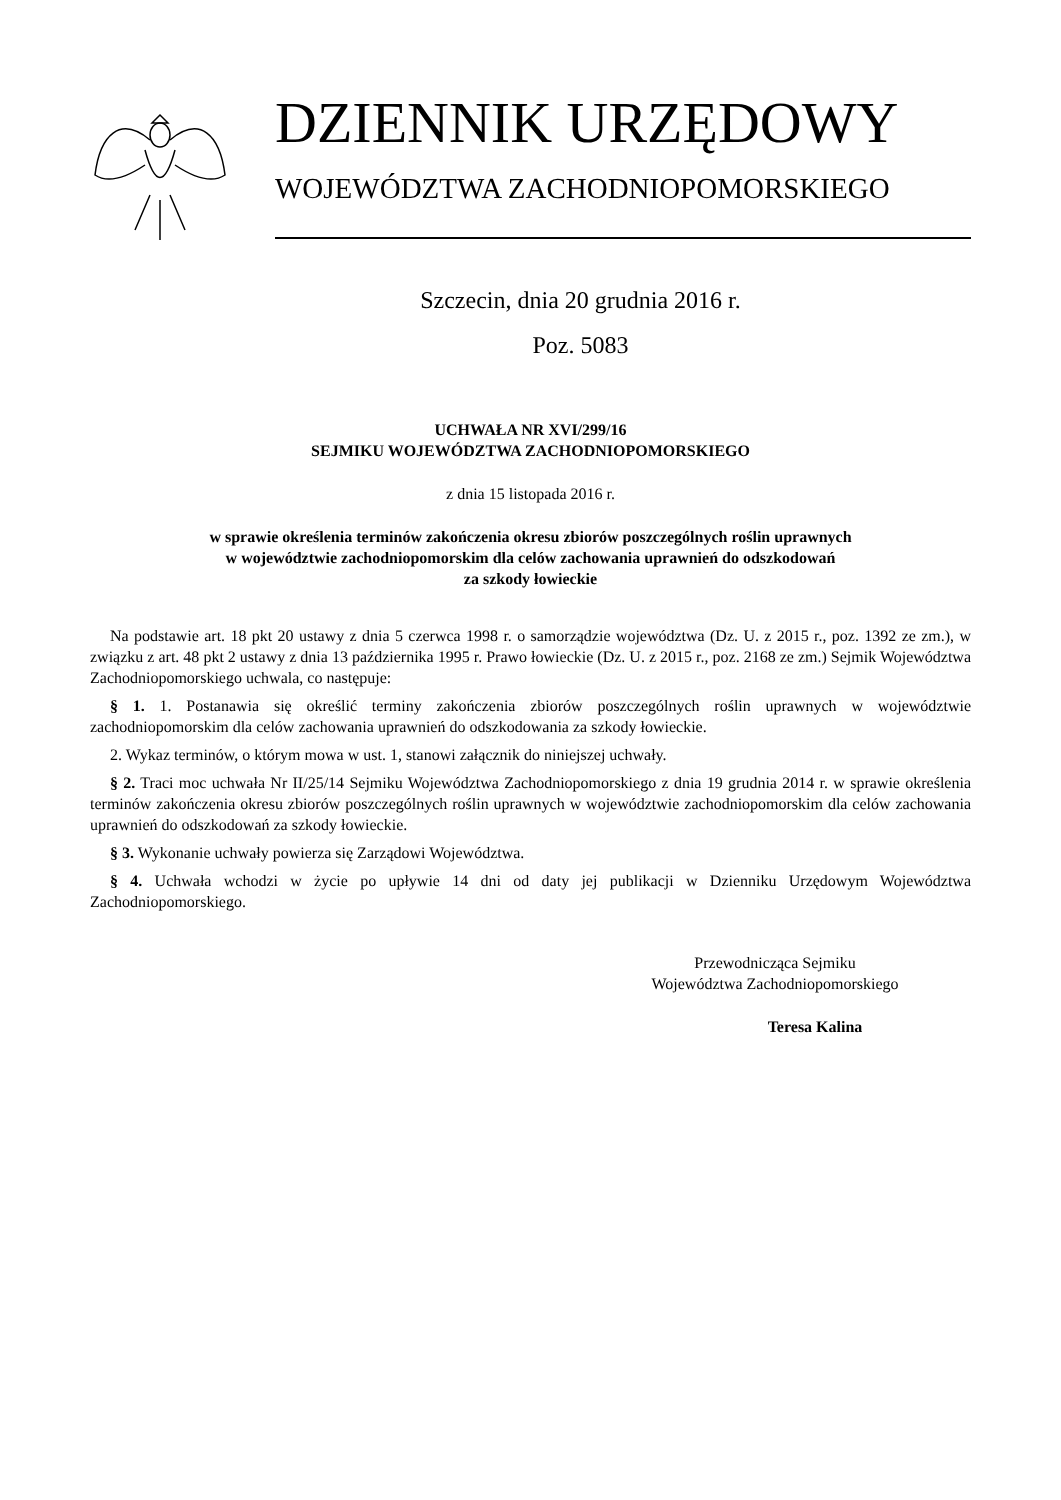DZIENNIK URZĘDOWY
WOJEWÓDZTWA ZACHODNIOPOMORSKIEGO
Szczecin, dnia 20 grudnia 2016 r.
Poz. 5083
UCHWAŁA NR XVI/299/16
SEJMIKU WOJEWÓDZTWA ZACHODNIOPOMORSKIEGO
z dnia 15 listopada 2016 r.
w sprawie określenia terminów zakończenia okresu zbiorów poszczególnych roślin uprawnych
w województwie zachodniopomorskim dla celów zachowania uprawnień do odszkodowań
za szkody łowieckie
Na podstawie art. 18 pkt 20 ustawy z dnia 5 czerwca 1998 r. o samorządzie województwa (Dz. U. z 2015 r., poz. 1392 ze zm.), w związku z art. 48 pkt 2 ustawy z dnia 13 października 1995 r. Prawo łowieckie (Dz. U. z 2015 r., poz. 2168 ze zm.) Sejmik Województwa Zachodniopomorskiego uchwala, co następuje:
§ 1. 1. Postanawia się określić terminy zakończenia zbiorów poszczególnych roślin uprawnych w województwie zachodniopomorskim dla celów zachowania uprawnień do odszkodowania za szkody łowieckie.
2. Wykaz terminów, o którym mowa w ust. 1, stanowi załącznik do niniejszej uchwały.
§ 2. Traci moc uchwała Nr II/25/14 Sejmiku Województwa Zachodniopomorskiego z dnia 19 grudnia 2014 r. w sprawie określenia terminów zakończenia okresu zbiorów poszczególnych roślin uprawnych w województwie zachodniopomorskim dla celów zachowania uprawnień do odszkodowań za szkody łowieckie.
§ 3. Wykonanie uchwały powierza się Zarządowi Województwa.
§ 4. Uchwała wchodzi w życie po upływie 14 dni od daty jej publikacji w Dzienniku Urzędowym Województwa Zachodniopomorskiego.
Przewodnicząca Sejmiku
Województwa Zachodniopomorskiego
Teresa Kalina